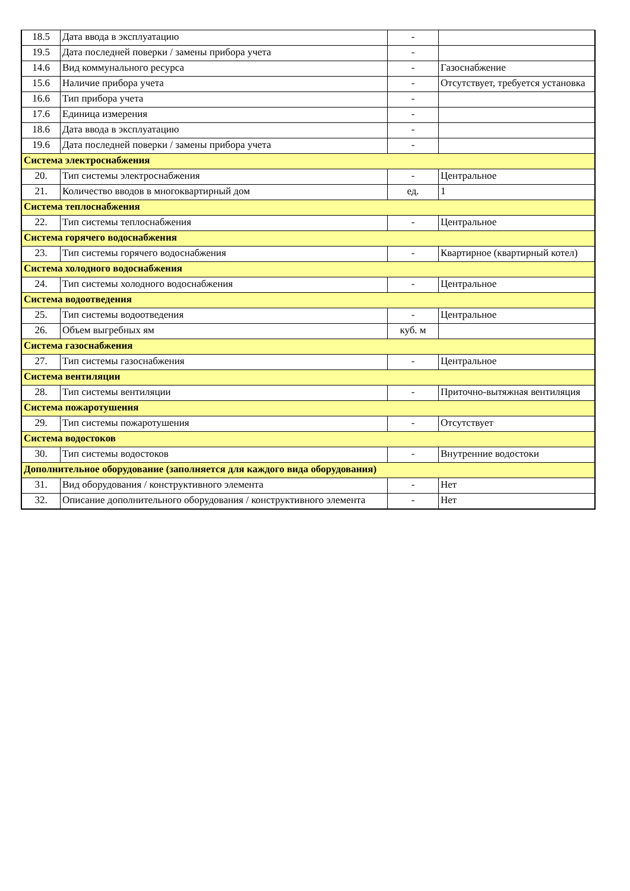| 18.5 | Дата ввода в эксплуатацию | - | |
| 19.5 | Дата последней поверки / замены прибора учета | - | |
| 14.6 | Вид коммунального ресурса | - | Газоснабжение |
| 15.6 | Наличие прибора учета | - | Отсутствует, требуется установка |
| 16.6 | Тип прибора учета | - | |
| 17.6 | Единица измерения | - | |
| 18.6 | Дата ввода в эксплуатацию | - | |
| 19.6 | Дата последней поверки / замены прибора учета | - | |
| Система электроснабжения | | | |
| 20. | Тип системы электроснабжения | - | Центральное |
| 21. | Количество вводов в многоквартирный дом | ед. | 1 |
| Система теплоснабжения | | | |
| 22. | Тип системы теплоснабжения | - | Центральное |
| Система горячего водоснабжения | | | |
| 23. | Тип системы горячего водоснабжения | - | Квартирное (квартирный котел) |
| Система холодного водоснабжения | | | |
| 24. | Тип системы холодного водоснабжения | - | Центральное |
| Система водоотведения | | | |
| 25. | Тип системы водоотведения | - | Центральное |
| 26. | Объем выгребных ям | куб. м | |
| Система газоснабжения | | | |
| 27. | Тип системы газоснабжения | - | Центральное |
| Система вентиляции | | | |
| 28. | Тип системы вентиляции | - | Приточно-вытяжная вентиляция |
| Система пожаротушения | | | |
| 29. | Тип системы пожаротушения | - | Отсутствует |
| Система водостоков | | | |
| 30. | Тип системы водостоков | - | Внутренние водостоки |
| Дополнительное оборудование (заполняется для каждого вида оборудования) | | | |
| 31. | Вид оборудования / конструктивного элемента | - | Нет |
| 32. | Описание дополнительного оборудования / конструктивного элемента | - | Нет |